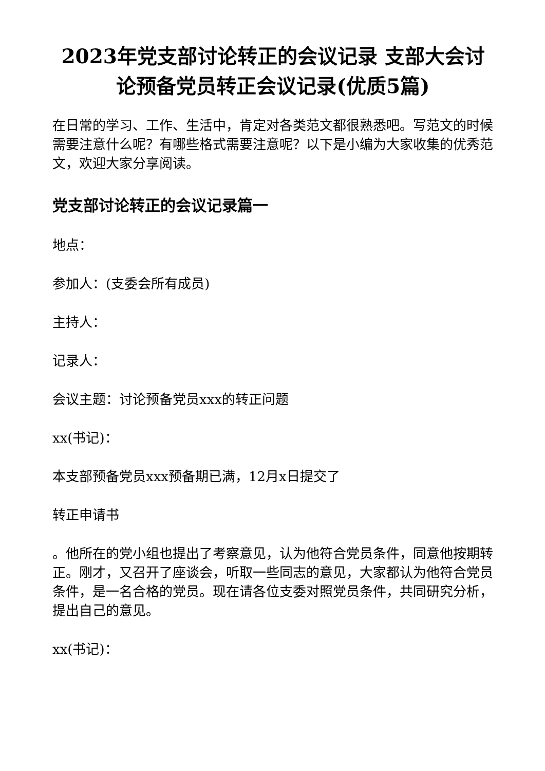2023年党支部讨论转正的会议记录 支部大会讨论预备党员转正会议记录(优质5篇)
在日常的学习、工作、生活中，肯定对各类范文都很熟悉吧。写范文的时候需要注意什么呢？有哪些格式需要注意呢？以下是小编为大家收集的优秀范文，欢迎大家分享阅读。
党支部讨论转正的会议记录篇一
地点：
参加人：(支委会所有成员)
主持人：
记录人：
会议主题：讨论预备党员xxx的转正问题
xx(书记)：
本支部预备党员xxx预备期已满，12月x日提交了
转正申请书
。他所在的党小组也提出了考察意见，认为他符合党员条件，同意他按期转正。刚才，又召开了座谈会，听取一些同志的意见，大家都认为他符合党员条件，是一名合格的党员。现在请各位支委对照党员条件，共同研究分析，提出自己的意见。
xx(书记)：